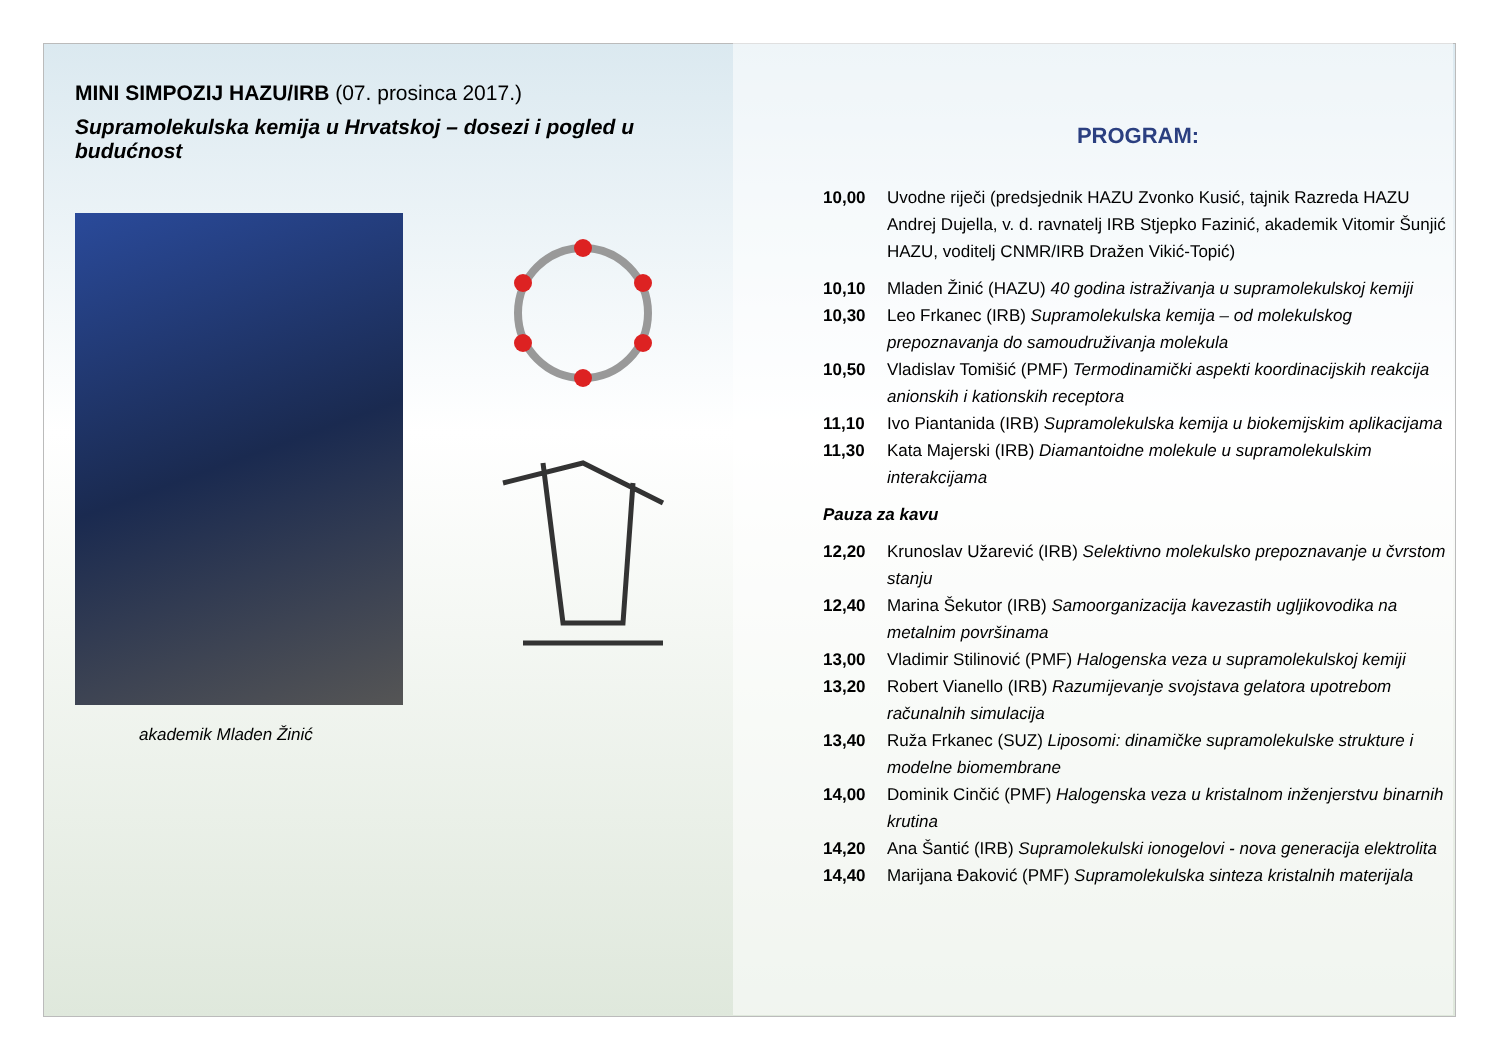MINI SIMPOZIJ HAZU/IRB (07. prosinca 2017.)
Supramolekulska kemija u Hrvatskoj – dosezi i pogled u budućnost
akademik Mladen Žinić
PROGRAM:
10,00 Uvodne riječi (predsjednik HAZU Zvonko Kusić, tajnik Razreda HAZU Andrej Dujella, v. d. ravnatelj IRB Stjepko Fazinić, akademik Vitomir Šunjić HAZU, voditelj CNMR/IRB Dražen Vikić-Topić)
10,10 Mladen Žinić (HAZU) 40 godina istraživanja u supramolekulskoj kemiji
10,30 Leo Frkanec (IRB) Supramolekulska kemija – od molekulskog prepoznavanja do samoudruživanja molekula
10,50 Vladislav Tomišić (PMF) Termodinamički aspekti koordinacijskih reakcija anionskih i kationskih receptora
11,10 Ivo Piantanida (IRB) Supramolekulska kemija u biokemijskim aplikacijama
11,30 Kata Majerski (IRB) Diamantoidne molekule u supramolekulskim interakcijama
Pauza za kavu
12,20 Krunoslav Užarević (IRB) Selektivno molekulsko prepoznavanje u čvrstom stanju
12,40 Marina Šekutor (IRB) Samoorganizacija kavezastih ugljikovodika na metalnim površinama
13,00 Vladimir Stilinović (PMF) Halogenska veza u supramolekulskoj kemiji
13,20 Robert Vianello (IRB) Razumijevanje svojstava gelatora upotrebom računalnih simulacija
13,40 Ruža Frkanec (SUZ) Liposomi: dinamičke supramolekulske strukture i modelne biomembrane
14,00 Dominik Cinčić (PMF) Halogenska veza u kristalnom inženjerstvu binarnih krutina
14,20 Ana Šantić (IRB) Supramolekulski ionogelovi - nova generacija elektrolita
14,40 Marijana Đaković (PMF) Supramolekulska sinteza kristalnih materijala